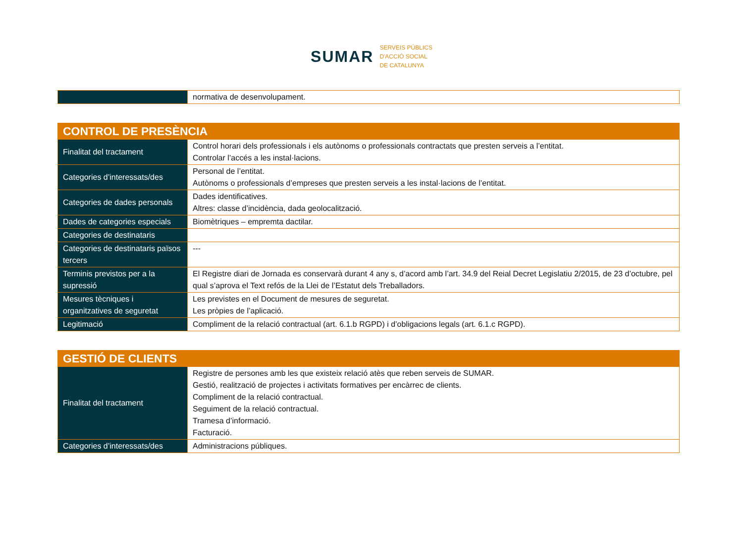SUMAR
SERVEIS PÚBLICS
D'ACCIÓ SOCIAL
DE CATALUNYA
| | normativa de desenvolupament. |
| CONTROL DE PRESÈNCIA | |
| Finalitat del tractament | Control horari dels professionals i els autònoms o professionals contractats que presten serveis a l’entitat. Controlar l’accés a les instal·lacions. |
| Categories d’interessats/des | Personal de l’entitat. Autònoms o professionals d’empreses que presten serveis a les instal·lacions de l’entitat. |
| Categories de dades personals | Dades identificatives. Altres: classe d’incidència, dada geolocalització. |
| Dades de categories especials | Biomètriques – empremta dactilar. |
| Categories de destinataris | |
| Categories de destinataris països tercers | --- |
| Terminis previstos per a la supressió | El Registre diari de Jornada es conservarà durant 4 any s, d’acord amb l’art. 34.9 del Reial Decret Legislatiu 2/2015, de 23 d’octubre, pel qual s’aprova el Text refós de la Llei de l’Estatut dels Treballadors. |
| Mesures tècniques i organitzatives de seguretat | Les previstes en el Document de mesures de seguretat. Les pròpies de l’aplicació. |
| Legitimació | Compliment de la relació contractual (art. 6.1.b RGPD) i d’obligacions legals (art. 6.1.c RGPD). |
| GESTIÓ DE CLIENTS | |
| Finalitat del tractament | Registre de persones amb les que existeix relació atès que reben serveis de SUMAR. Gestió, realització de projectes i activitats formatives per encàrrec de clients. Compliment de la relació contractual. Seguiment de la relació contractual. Tramesa d’informació. Facturació. |
| Categories d’interessats/des | Administracions públiques. |